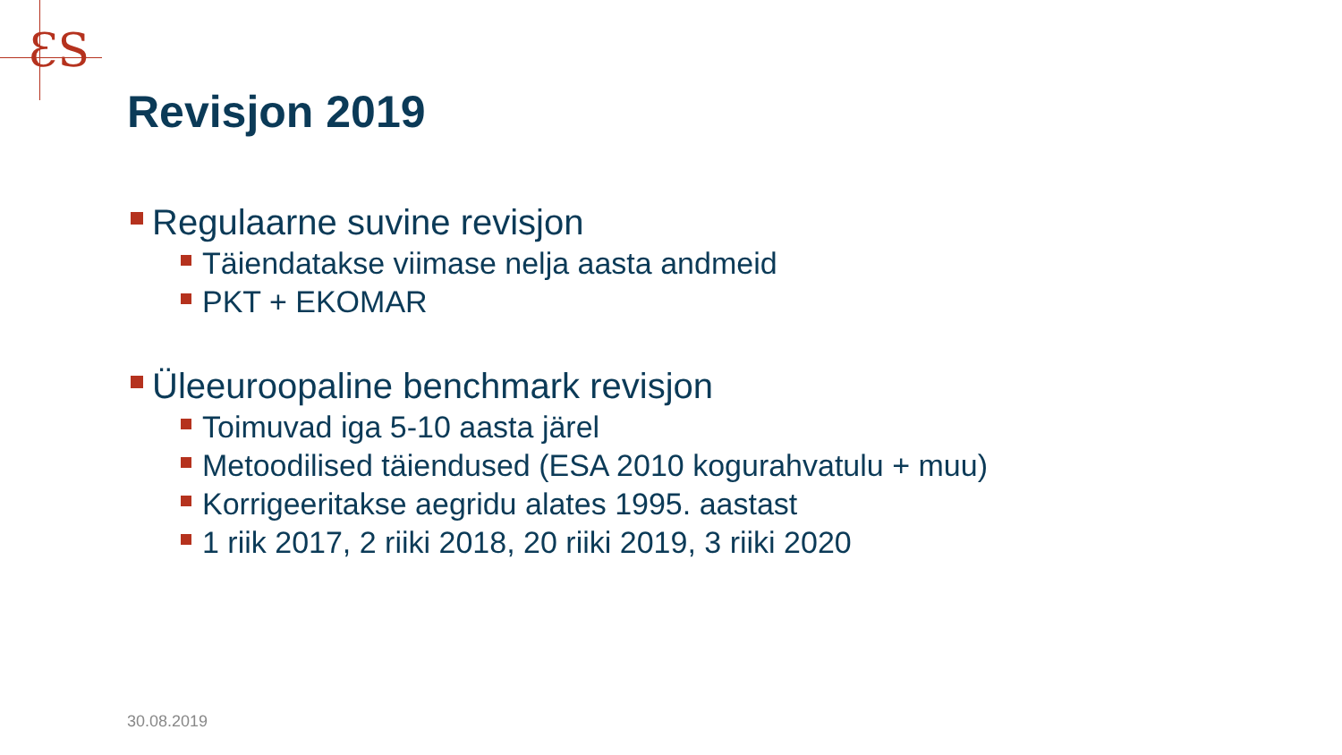ƐS
Revisjon 2019
Regulaarne suvine revisjon
Täiendatakse viimase nelja aasta andmeid
PKT + EKOMAR
Üleeuroopaline benchmark revisjon
Toimuvad iga 5-10 aasta järel
Metoodilised täiendused (ESA 2010 kogurahvatulu + muu)
Korrigeeritakse aegridu alates 1995. aastast
1 riik 2017, 2 riiki 2018, 20 riiki 2019, 3 riiki 2020
30.08.2019